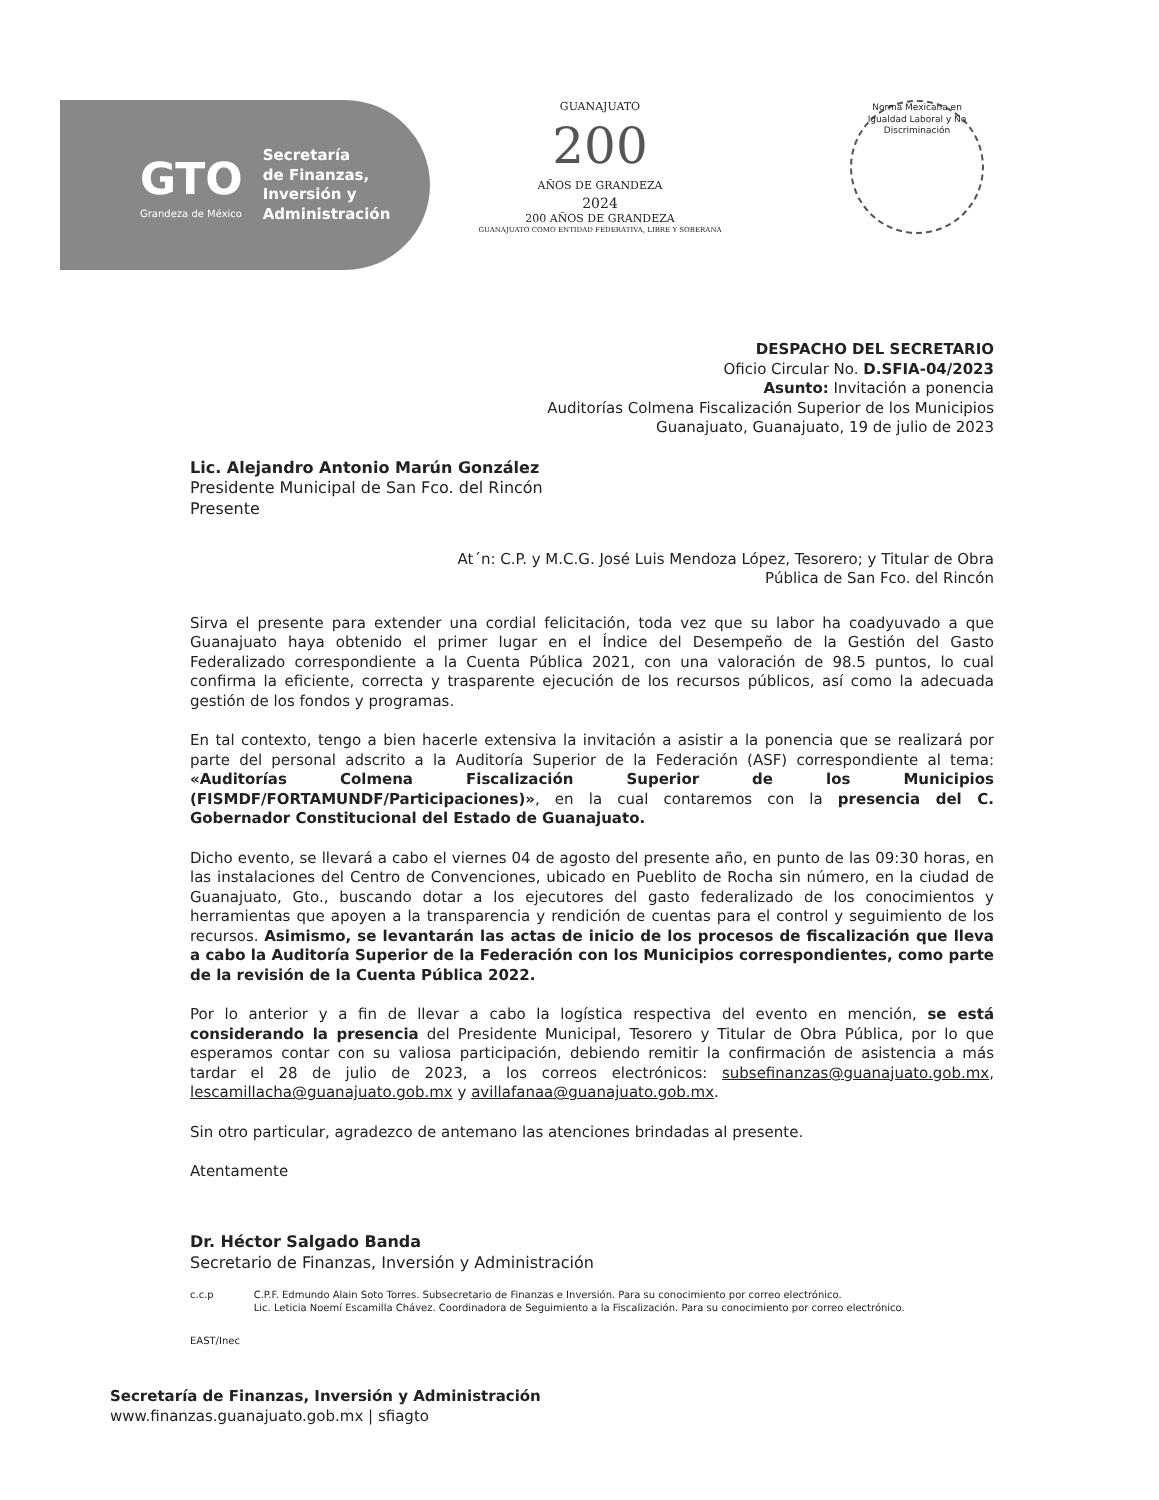GTO
Grandeza de México
Secretaría
de Finanzas,
Inversión y
Administración
GUANAJUATO
200
AÑOS DE GRANDEZA
2024
200 AÑOS DE GRANDEZA
GUANAJUATO COMO ENTIDAD FEDERATIVA, LIBRE Y SOBERANA
Norma Mexicana en Igualdad Laboral y No Discriminación
DESPACHO DEL SECRETARIO
Oficio Circular No. D.SFIA-04/2023
Asunto: Invitación a ponencia
Auditorías Colmena Fiscalización Superior de los Municipios
Guanajuato, Guanajuato, 19 de julio de 2023
Lic. Alejandro Antonio Marún González
Presidente Municipal de San Fco. del Rincón
Presente
At´n: C.P. y M.C.G. José Luis Mendoza López, Tesorero; y Titular de Obra
Pública de San Fco. del Rincón
Sirva el presente para extender una cordial felicitación, toda vez que su labor ha coadyuvado a que Guanajuato haya obtenido el primer lugar en el Índice del Desempeño de la Gestión del Gasto Federalizado correspondiente a la Cuenta Pública 2021, con una valoración de 98.5 puntos, lo cual confirma la eficiente, correcta y trasparente ejecución de los recursos públicos, así como la adecuada gestión de los fondos y programas.
En tal contexto, tengo a bien hacerle extensiva la invitación a asistir a la ponencia que se realizará por parte del personal adscrito a la Auditoría Superior de la Federación (ASF) correspondiente al tema: «Auditorías Colmena Fiscalización Superior de los Municipios (FISMDF/FORTAMUNDF/Participaciones)», en la cual contaremos con la presencia del C. Gobernador Constitucional del Estado de Guanajuato.
Dicho evento, se llevará a cabo el viernes 04 de agosto del presente año, en punto de las 09:30 horas, en las instalaciones del Centro de Convenciones, ubicado en Pueblito de Rocha sin número, en la ciudad de Guanajuato, Gto., buscando dotar a los ejecutores del gasto federalizado de los conocimientos y herramientas que apoyen a la transparencia y rendición de cuentas para el control y seguimiento de los recursos. Asimismo, se levantarán las actas de inicio de los procesos de fiscalización que lleva a cabo la Auditoría Superior de la Federación con los Municipios correspondientes, como parte de la revisión de la Cuenta Pública 2022.
Por lo anterior y a fin de llevar a cabo la logística respectiva del evento en mención, se está considerando la presencia del Presidente Municipal, Tesorero y Titular de Obra Pública, por lo que esperamos contar con su valiosa participación, debiendo remitir la confirmación de asistencia a más tardar el 28 de julio de 2023, a los correos electrónicos: subsefinanzas@guanajuato.gob.mx, lescamillacha@guanajuato.gob.mx y avillafanaa@guanajuato.gob.mx.
Sin otro particular, agradezco de antemano las atenciones brindadas al presente.
Atentamente
Dr. Héctor Salgado Banda
Secretario de Finanzas, Inversión y Administración
c.c.p C.P.F. Edmundo Alain Soto Torres. Subsecretario de Finanzas e Inversión. Para su conocimiento por correo electrónico.
Lic. Leticia Noemí Escamilla Chávez. Coordinadora de Seguimiento a la Fiscalización. Para su conocimiento por correo electrónico.
EAST/Inec
Secretaría de Finanzas, Inversión y Administración
www.finanzas.guanajuato.gob.mx | sfiagto